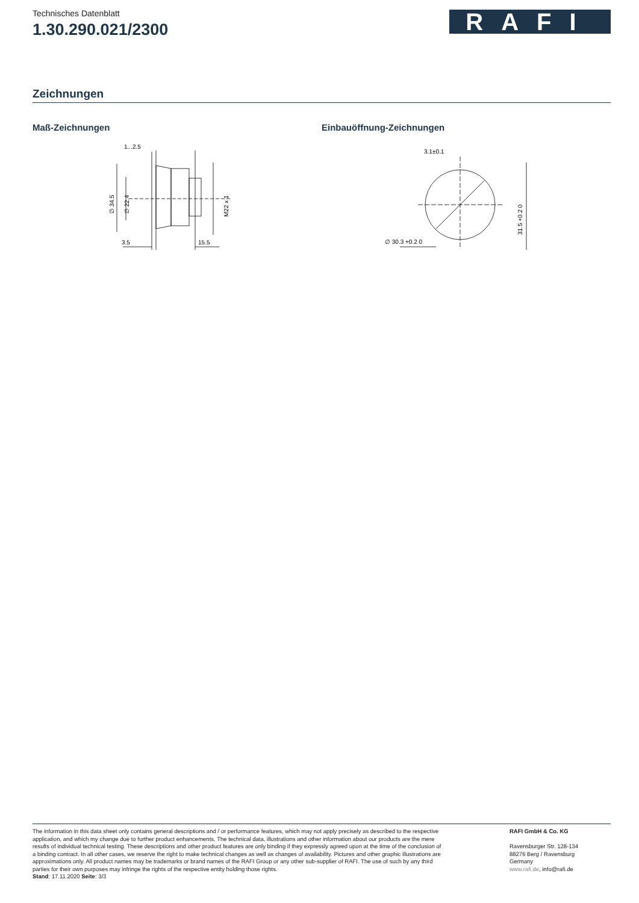Technisches Datenblatt
1.30.290.021/2300
RAFI
Zeichnungen
Maß-Zeichnungen
1...2.5
3.5
15.5
∅ 34.5
∅ 22.4
M22 x 1
Einbauöffnung-Zeichnungen
3.1±0.1
∅ 30.3 +0.2 0
31.5 +0.2 0
The information in this data sheet only contains general descriptions and / or performance features, which may not apply precisely as described to the respective application, and which my change due to further product enhancements. The technical data, illustrations and other information about our products are the mere results of individual technical testing. These descriptions and other product features are only binding if they expressly agreed upon at the time of the conclusion of a binding contract. In all other cases, we reserve the right to make technical changes as well as changes of availability. Pictures and other graphic illustrations are approximations only. All product names may be trademarks or brand names of the RAFI Group or any other sub-supplier of RAFI. The use of such by any third parties for their own purposes may infringe the rights of the respective entity holding those rights.
Stand: 17.11.2020 Seite: 3/3
RAFI GmbH & Co. KG
Ravensburger Str. 128-134
88276 Berg / Ravensburg
Germany
www.rafi.de, info@rafi.de